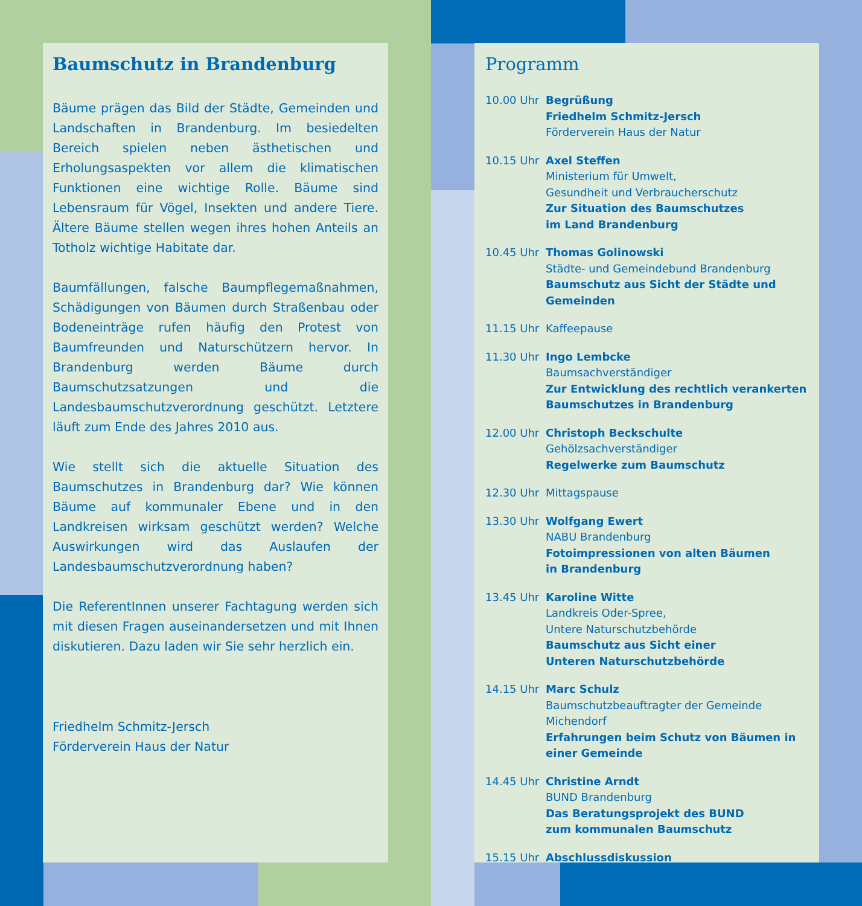Baumschutz in Brandenburg
Bäume prägen das Bild der Städte, Gemeinden und Landschaften in Brandenburg. Im besiedelten Bereich spielen neben ästhetischen und Erholungsaspekten vor allem die klimatischen Funktionen eine wichtige Rolle. Bäume sind Lebensraum für Vögel, Insekten und andere Tiere. Ältere Bäume stellen wegen ihres hohen Anteils an Totholz wichtige Habitate dar.
Baumfällungen, falsche Baumpflegemaßnahmen, Schädigungen von Bäumen durch Straßenbau oder Bodeneinträge rufen häufig den Protest von Baumfreunden und Naturschützern hervor. In Brandenburg werden Bäume durch Baumschutzsatzungen und die Landesbaumschutzverordnung geschützt. Letztere läuft zum Ende des Jahres 2010 aus.
Wie stellt sich die aktuelle Situation des Baumschutzes in Brandenburg dar? Wie können Bäume auf kommunaler Ebene und in den Landkreisen wirksam geschützt werden? Welche Auswirkungen wird das Auslaufen der Landesbaumschutzverordnung haben?
Die ReferentInnen unserer Fachtagung werden sich mit diesen Fragen auseinandersetzen und mit Ihnen diskutieren. Dazu laden wir Sie sehr herzlich ein.
Friedhelm Schmitz-Jersch
Förderverein Haus der Natur
Programm
10.00 Uhr Begrüßung
Friedhelm Schmitz-Jersch
Förderverein Haus der Natur
10.15 Uhr Axel Steffen
Ministerium für Umwelt,
Gesundheit und Verbraucherschutz
Zur Situation des Baumschutzes
im Land Brandenburg
10.45 Uhr Thomas Golinowski
Städte- und Gemeindebund Brandenburg
Baumschutz aus Sicht der Städte und Gemeinden
11.15 Uhr Kaffeepause
11.30 Uhr Ingo Lembcke
Baumsachverständiger
Zur Entwicklung des rechtlich verankerten
Baumschutzes in Brandenburg
12.00 Uhr Christoph Beckschulte
Gehölzsachverständiger
Regelwerke zum Baumschutz
12.30 Uhr Mittagspause
13.30 Uhr Wolfgang Ewert
NABU Brandenburg
Fotoimpressionen von alten Bäumen
in Brandenburg
13.45 Uhr Karoline Witte
Landkreis Oder-Spree,
Untere Naturschutzbehörde
Baumschutz aus Sicht einer
Unteren Naturschutzbehörde
14.15 Uhr Marc Schulz
Baumschutzbeauftragter der Gemeinde Michendorf
Erfahrungen beim Schutz von Bäumen in einer Gemeinde
14.45 Uhr Christine Arndt
BUND Brandenburg
Das Beratungsprojekt des BUND
zum kommunalen Baumschutz
15.15 Uhr Abschlussdiskussion